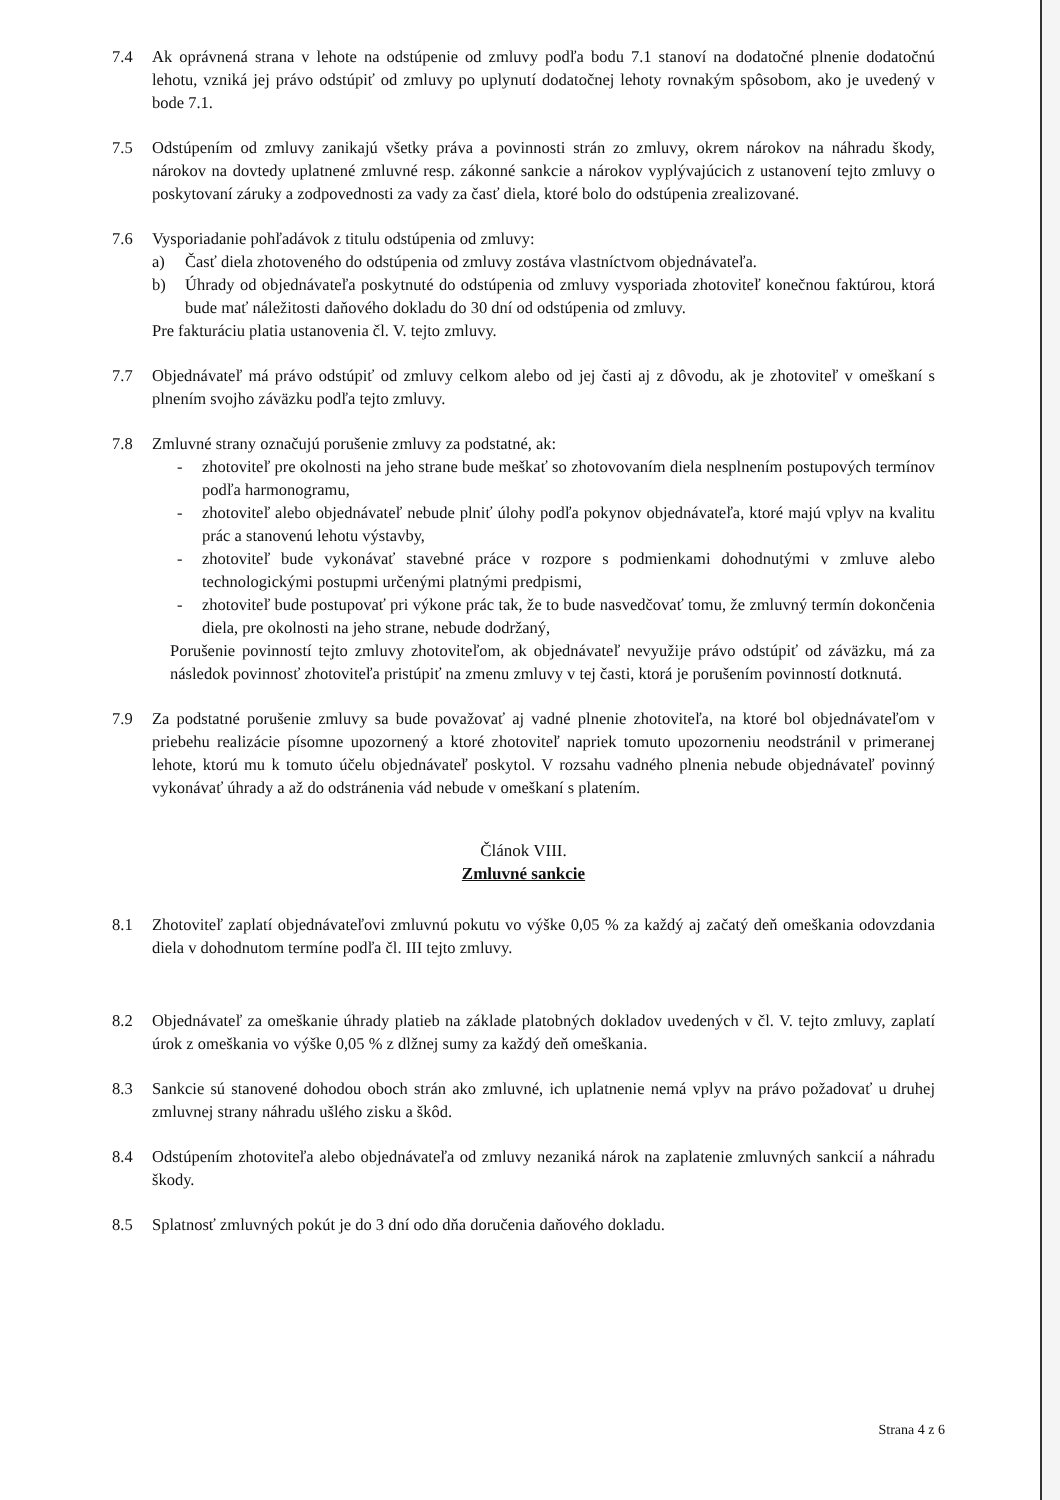7.4 Ak oprávnená strana v lehote na odstúpenie od zmluvy podľa bodu 7.1 stanoví na dodatočné plnenie dodatočnú lehotu, vzniká jej právo odstúpiť od zmluvy po uplynutí dodatočnej lehoty rovnakým spôsobom, ako je uvedený v bode 7.1.
7.5 Odstúpením od zmluvy zanikajú všetky práva a povinnosti strán zo zmluvy, okrem nárokov na náhradu škody, nárokov na dovtedy uplatnené zmluvné resp. zákonné sankcie a nárokov vyplývajúcich z ustanovení tejto zmluvy o poskytovaní záruky a zodpovednosti za vady za časť diela, ktoré bolo do odstúpenia zrealizované.
7.6 Vysporiadanie pohľadávok z titulu odstúpenia od zmluvy:
a) Časť diela zhotoveného do odstúpenia od zmluvy zostáva vlastníctvom objednávateľa.
b) Úhrady od objednávateľa poskytnuté do odstúpenia od zmluvy vysporiada zhotoviteľ konečnou faktúrou, ktorá bude mať náležitosti daňového dokladu do 30 dní od odstúpenia od zmluvy.
Pre fakturáciu platia ustanovenia čl. V. tejto zmluvy.
7.7 Objednávateľ má právo odstúpiť od zmluvy celkom alebo od jej časti aj z dôvodu, ak je zhotoviteľ v omeškaní s plnením svojho záväzku podľa tejto zmluvy.
7.8 Zmluvné strany označujú porušenie zmluvy za podstatné, ak:
- zhotoviteľ pre okolnosti na jeho strane bude meškať so zhotovovaním diela nesplnením postupových termínov podľa harmonogramu,
- zhotoviteľ alebo objednávateľ nebude plniť úlohy podľa pokynov objednávateľa, ktoré majú vplyv na kvalitu prác a stanovenú lehotu výstavby,
- zhotoviteľ bude vykonávať stavebné práce v rozpore s podmienkami dohodnutými v zmluve alebo technologickými postupmi určenými platnými predpismi,
- zhotoviteľ bude postupovať pri výkone prác tak, že to bude nasvedčovať tomu, že zmluvný termín dokončenia diela, pre okolnosti na jeho strane, nebude dodržaný,
Porušenie povinností tejto zmluvy zhotoviteľom, ak objednávateľ nevyužije právo odstúpiť od záväzku, má za následok povinnosť zhotoviteľa pristúpiť na zmenu zmluvy v tej časti, ktorá je porušením povinností dotknutá.
7.9 Za podstatné porušenie zmluvy sa bude považovať aj vadné plnenie zhotoviteľa, na ktoré bol objednávateľom v priebehu realizácie písomne upozornený a ktoré zhotoviteľ napriek tomuto upozorneniu neodstránil v primeranej lehote, ktorú mu k tomuto účelu objednávateľ poskytol. V rozsahu vadného plnenia nebude objednávateľ povinný vykonávať úhrady a až do odstránenia vád nebude v omeškaní s platením.
Článok VIII.
Zmluvné sankcie
8.1 Zhotoviteľ zaplatí objednávateľovi zmluvnú pokutu vo výške 0,05 % za každý aj začatý deň omeškania odovzdania diela v dohodnutom termíne podľa čl. III tejto zmluvy.
8.2 Objednávateľ za omeškanie úhrady platieb na základe platobných dokladov uvedených v čl. V. tejto zmluvy, zaplatí úrok z omeškania vo výške 0,05 % z dlžnej sumy za každý deň omeškania.
8.3 Sankcie sú stanovené dohodou oboch strán ako zmluvné, ich uplatnenie nemá vplyv na právo požadovať u druhej zmluvnej strany náhradu ušlého zisku a škôd.
8.4 Odstúpením zhotoviteľa alebo objednávateľa od zmluvy nezaniká nárok na zaplatenie zmluvných sankcií a náhradu škody.
8.5 Splatnosť zmluvných pokút je do 3 dní odo dňa doručenia daňového dokladu.
Strana 4 z 6